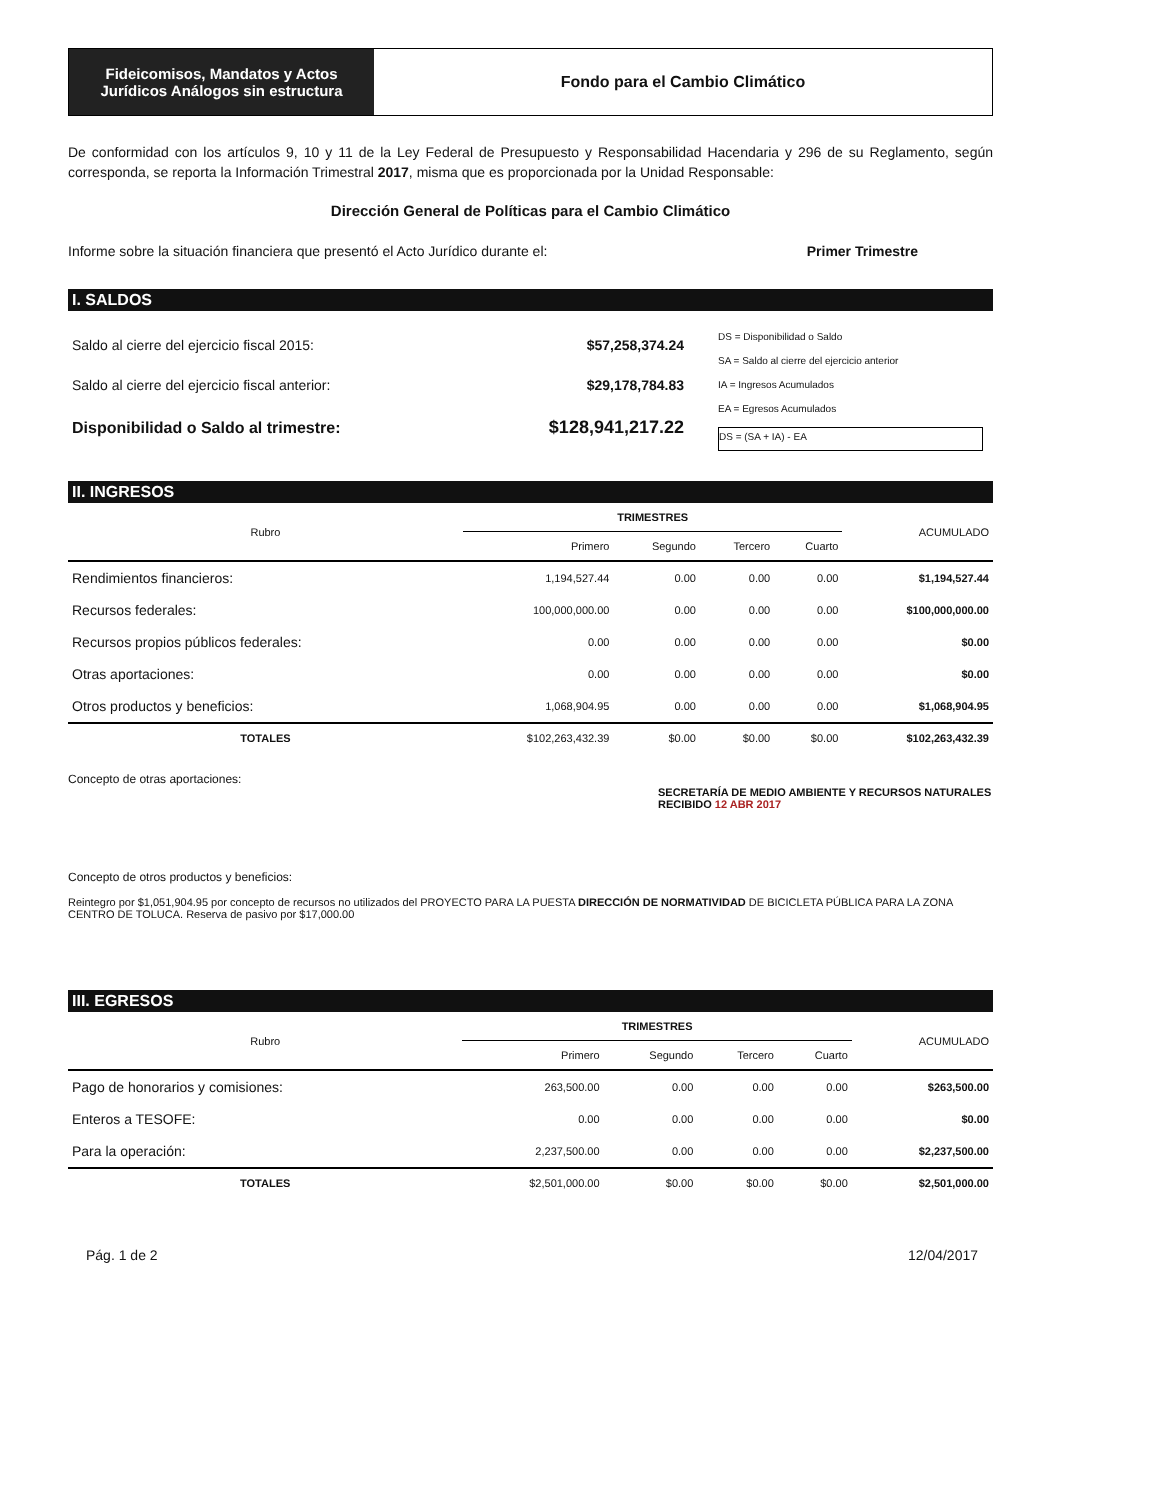Fideicomisos, Mandatos y Actos
Jurídicos Análogos sin estructura
Fondo para el Cambio Climático
De conformidad con los artículos 9, 10 y 11 de la Ley Federal de Presupuesto y Responsabilidad Hacendaria y 296 de su Reglamento, según corresponda, se reporta la Información Trimestral 2017, misma que es proporcionada por la Unidad Responsable:
Dirección General de Políticas para el Cambio Climático
Informe sobre la situación financiera que presentó el Acto Jurídico durante el: Primer Trimestre
I. SALDOS
| Saldo al cierre del ejercicio fiscal 2015: | $57,258,374.24 |
| Saldo al cierre del ejercicio fiscal anterior: | $29,178,784.83 |
| Disponibilidad o Saldo al trimestre: | $128,941,217.22 |
DS = Disponibilidad o Saldo
SA = Saldo al cierre del ejercicio anterior
IA = Ingresos Acumulados
EA = Egresos Acumulados
DS = (SA + IA) - EA
II. INGRESOS
| Rubro | TRIMESTRES | | | | ACUMULADO |
| --- | --- | --- | --- | --- | --- |
| | Primero | Segundo | Tercero | Cuarto | |
| Rendimientos financieros: | 1,194,527.44 | 0.00 | 0.00 | 0.00 | $1,194,527.44 |
| Recursos federales: | 100,000,000.00 | 0.00 | 0.00 | 0.00 | $100,000,000.00 |
| Recursos propios públicos federales: | 0.00 | 0.00 | 0.00 | 0.00 | $0.00 |
| Otras aportaciones: | 0.00 | 0.00 | 0.00 | 0.00 | $0.00 |
| Otros productos y beneficios: | 1,068,904.95 | 0.00 | 0.00 | 0.00 | $1,068,904.95 |
| TOTALES | $102,263,432.39 | $0.00 | $0.00 | $0.00 | $102,263,432.39 |
Concepto de otras aportaciones:
SECRETARÍA DE MEDIO AMBIENTE Y RECURSOS NATURALES
RECIBIDO 12 ABR 2017
Concepto de otros productos y beneficios:
Reintegro por $1,051,904.95 por concepto de recursos no utilizados del PROYECTO PARA LA PUESTA DIRECCIÓN DE NORMATIVIDAD DE BICICLETA PÚBLICA PARA LA ZONA CENTRO DE TOLUCA. Reserva de pasivo por $17,000.00
III. EGRESOS
| Rubro | TRIMESTRES | | | | ACUMULADO |
| --- | --- | --- | --- | --- | --- |
| | Primero | Segundo | Tercero | Cuarto | |
| Pago de honorarios y comisiones: | 263,500.00 | 0.00 | 0.00 | 0.00 | $263,500.00 |
| Enteros a TESOFE: | 0.00 | 0.00 | 0.00 | 0.00 | $0.00 |
| Para la operación: | 2,237,500.00 | 0.00 | 0.00 | 0.00 | $2,237,500.00 |
| TOTALES | $2,501,000.00 | $0.00 | $0.00 | $0.00 | $2,501,000.00 |
Pág. 1 de 2 12/04/2017